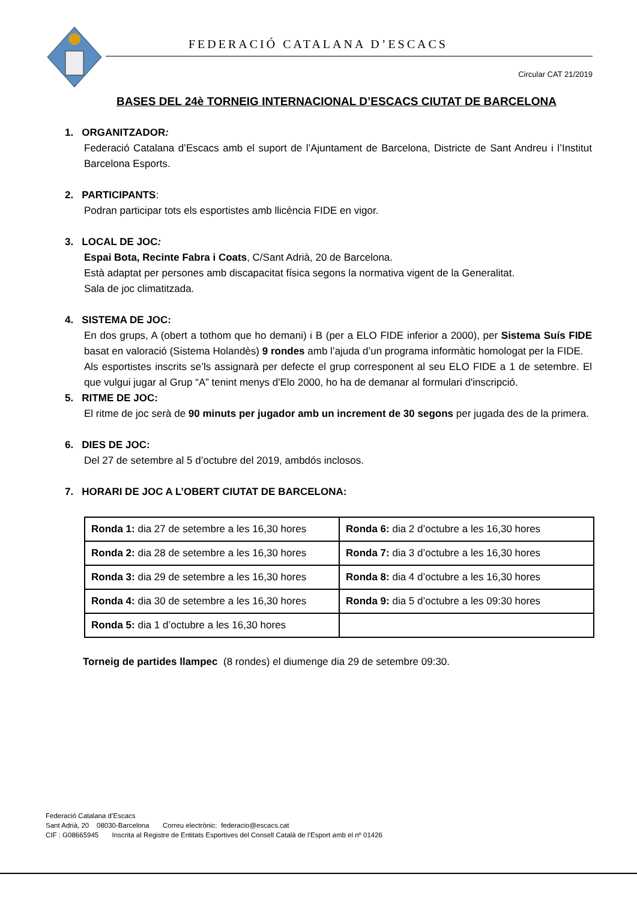FEDERACIÓ CATALANA D’ESCACS
Circular CAT 21/2019
BASES DEL 24è TORNEIG INTERNACIONAL D’ESCACS CIUTAT DE BARCELONA
1. ORGANITZADOR:
Federació Catalana d’Escacs amb el suport de l’Ajuntament de Barcelona, Districte de Sant Andreu i l’Institut Barcelona Esports.
2. PARTICIPANTS:
Podran participar tots els esportistes amb llicència FIDE en vigor.
3. LOCAL DE JOC:
Espai Bota, Recinte Fabra i Coats, C/Sant Adrià, 20 de Barcelona.
Està adaptat per persones amb discapacitat física segons la normativa vigent de la Generalitat.
Sala de joc climatitzada.
4. SISTEMA DE JOC:
En dos grups, A (obert a tothom que ho demani) i B (per a ELO FIDE inferior a 2000), per Sistema Suís FIDE basat en valoració (Sistema Holandès) 9 rondes amb l’ajuda d’un programa informàtic homologat per la FIDE.
Als esportistes inscrits se’ls assignarà per defecte el grup corresponent al seu ELO FIDE a 1 de setembre. El que vulgui jugar al Grup “A” tenint menys d'Elo 2000, ho ha de demanar al formulari d'inscripció.
5. RITME DE JOC:
El ritme de joc serà de 90 minuts per jugador amb un increment de 30 segons per jugada des de la primera.
6. DIES DE JOC:
Del 27 de setembre al 5 d’octubre del 2019, ambdós inclosos.
7. HORARI DE JOC A L’OBERT CIUTAT DE BARCELONA:
| Ronda 1: dia 27 de setembre a les 16,30 hores | Ronda 6: dia 2 d’octubre a les 16,30 hores |
| Ronda 2: dia 28 de setembre a les 16,30 hores | Ronda 7: dia 3 d’octubre a les 16,30 hores |
| Ronda 3: dia 29 de setembre a les 16,30 hores | Ronda 8: dia 4 d’octubre a les 16,30 hores |
| Ronda 4: dia 30 de setembre a les 16,30 hores | Ronda 9: dia 5 d’octubre a les 09:30 hores |
| Ronda 5: dia 1 d’octubre a les 16,30 hores | |
Torneig de partides llampec (8 rondes) el diumenge dia 29 de setembre 09:30.
Federació Catalana d’Escacs
Sant Adrià, 20 08030-Barcelona Correu electrònic: federacio@escacs.cat
CIF : G08665945 Inscrita al Registre de Entitats Esportives del Consell Català de l’Esport amb el nº 01426